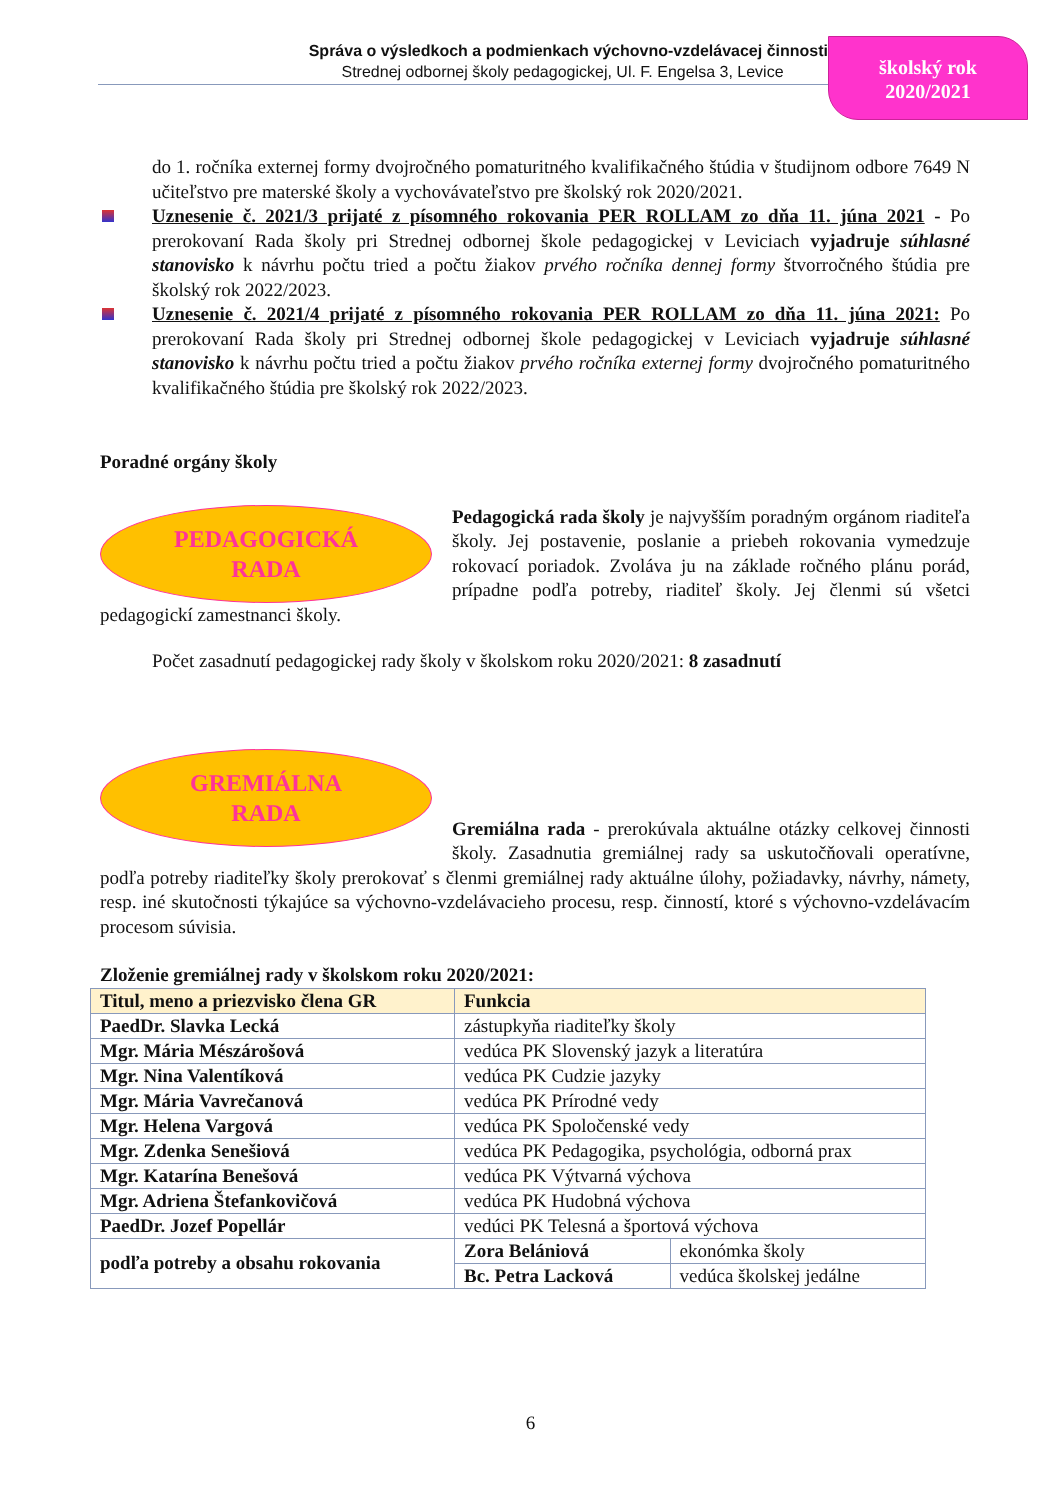Správa o výsledkoch a podmienkach výchovno-vzdelávacej činnosti
Strednej odbornej školy pedagogickej, Ul. F. Engelsa 3, Levice
školský rok
2020/2021
do 1. ročníka externej formy dvojročného pomaturitného kvalifikačného štúdia v študijnom odbore 7649 N učiteľstvo pre materské školy a vychovávateľstvo pre školský rok 2020/2021.
Uznesenie č. 2021/3 prijaté z písomného rokovania PER ROLLAM zo dňa 11. júna 2021 - Po prerokovaní Rada školy pri Strednej odbornej škole pedagogickej v Leviciach vyjadruje súhlasné stanovisko k návrhu počtu tried a počtu žiakov prvého ročníka dennej formy štvorročného štúdia pre školský rok 2022/2023.
Uznesenie č. 2021/4 prijaté z písomného rokovania PER ROLLAM zo dňa 11. júna 2021: Po prerokovaní Rada školy pri Strednej odbornej škole pedagogickej v Leviciach vyjadruje súhlasné stanovisko k návrhu počtu tried a počtu žiakov prvého ročníka externej formy dvojročného pomaturitného kvalifikačného štúdia pre školský rok 2022/2023.
Poradné orgány školy
PEDAGOGICKÁ
RADA
Pedagogická rada školy je najvyšším poradným orgánom riaditeľa školy. Jej postavenie, poslanie a priebeh rokovania vymedzuje rokovací poriadok. Zvoláva ju na základe ročného plánu porád, prípadne podľa potreby, riaditeľ školy. Jej členmi sú všetci pedagogickí zamestnanci školy.
Počet zasadnutí pedagogickej rady školy v školskom roku 2020/2021: 8 zasadnutí
GREMIÁLNA
RADA
Gremiálna rada - prerokúvala aktuálne otázky celkovej činnosti školy. Zasadnutia gremiálnej rady sa uskutočňovali operatívne, podľa potreby riaditeľky školy prerokovať s členmi gremiálnej rady aktuálne úlohy, požiadavky, návrhy, námety, resp. iné skutočnosti týkajúce sa výchovno-vzdelávacieho procesu, resp. činností, ktoré s výchovno-vzdelávacím procesom súvisia.
Zloženie gremiálnej rady v školskom roku 2020/2021:
| Titul, meno a priezvisko člena GR | Funkcia | |
| --- | --- | --- |
| PaedDr. Slavka Lecká | zástupkyňa riaditeľky školy | |
| Mgr. Mária Mészárošová | vedúca PK Slovenský jazyk a literatúra | |
| Mgr. Nina Valentíková | vedúca PK Cudzie jazyky | |
| Mgr. Mária Vavrečanová | vedúca PK Prírodné vedy | |
| Mgr. Helena Vargová | vedúca PK Spoločenské vedy | |
| Mgr. Zdenka Senešiová | vedúca PK Pedagogika, psychológia, odborná prax | |
| Mgr. Katarína Benešová | vedúca PK Výtvarná výchova | |
| Mgr. Adriena Štefankovičová | vedúca PK Hudobná výchova | |
| PaedDr. Jozef Popellár | vedúci PK Telesná a športová výchova | |
| podľa potreby a obsahu rokovania | Zora Belániová | ekonómka školy |
| | Bc. Petra Lacková | vedúca školskej jedálne |
6